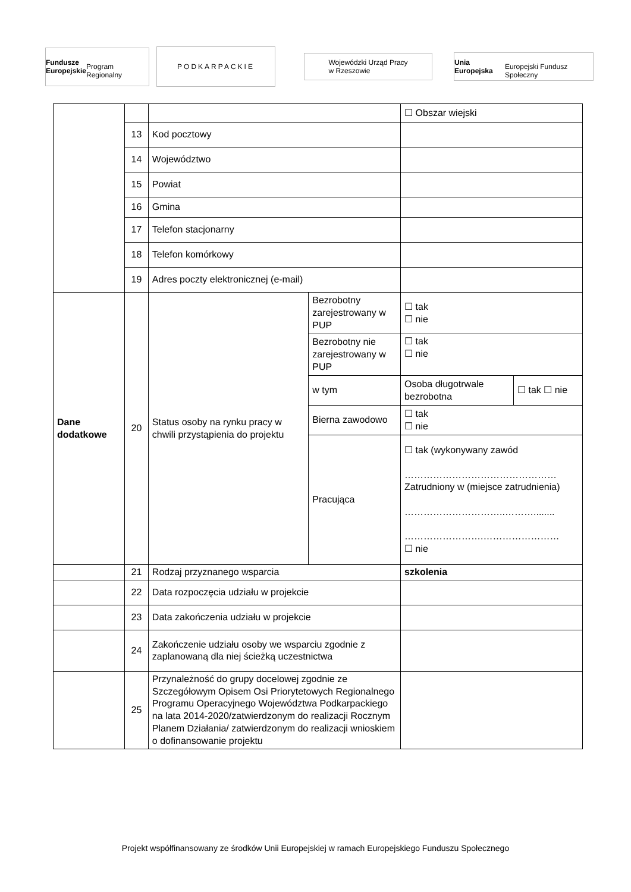Fundusze
Europejskie
Program Regionalny
PODKARPACKIE
Wojewódzki Urząd Pracy
w Rzeszowie
Unia Europejska
Europejski Fundusz Społeczny
| | | | | ☐ Obszar wiejski | |
| | 13 | Kod pocztowy | | | |
| | 14 | Województwo | | | |
| | 15 | Powiat | | | |
| | 16 | Gmina | | | |
| | 17 | Telefon stacjonarny | | | |
| | 18 | Telefon komórkowy | | | |
| | 19 | Adres poczty elektronicznej (e-mail) | | | |
| Dane dodatkowe | 20 | Status osoby na rynku pracy w chwili przystąpienia do projektu | Bezrobotny zarejestrowany w PUP | ☐ tak ☐ nie | |
| | | | Bezrobotny nie zarejestrowany w PUP | ☐ tak ☐ nie | |
| | | | w tym | Osoba długotrwale bezrobotna | ☐ tak ☐ nie |
| | | | Bierna zawodowo | ☐ tak ☐ nie | |
| | | | Pracująca | ☐ tak (wykonywany zawód ………………………………………… Zatrudniony w (miejsce zatrudnienia) …………………………..………........ …………………….…………………… ☐ nie | |
| | 21 | Rodzaj przyznanego wsparcia | | szkolenia | |
| | 22 | Data rozpoczęcia udziału w projekcie | | | |
| | 23 | Data zakończenia udziału w projekcie | | | |
| | 24 | Zakończenie udziału osoby we wsparciu zgodnie z zaplanowaną dla niej ścieżką uczestnictwa | | | |
| | 25 | Przynależność do grupy docelowej zgodnie ze Szczegółowym Opisem Osi Priorytetowych Regionalnego Programu Operacyjnego Województwa Podkarpackiego na lata 2014-2020/zatwierdzonym do realizacji Rocznym Planem Działania/ zatwierdzonym do realizacji wnioskiem o dofinansowanie projektu | | | |
Projekt współfinansowany ze środków Unii Europejskiej w ramach Europejskiego Funduszu Społecznego